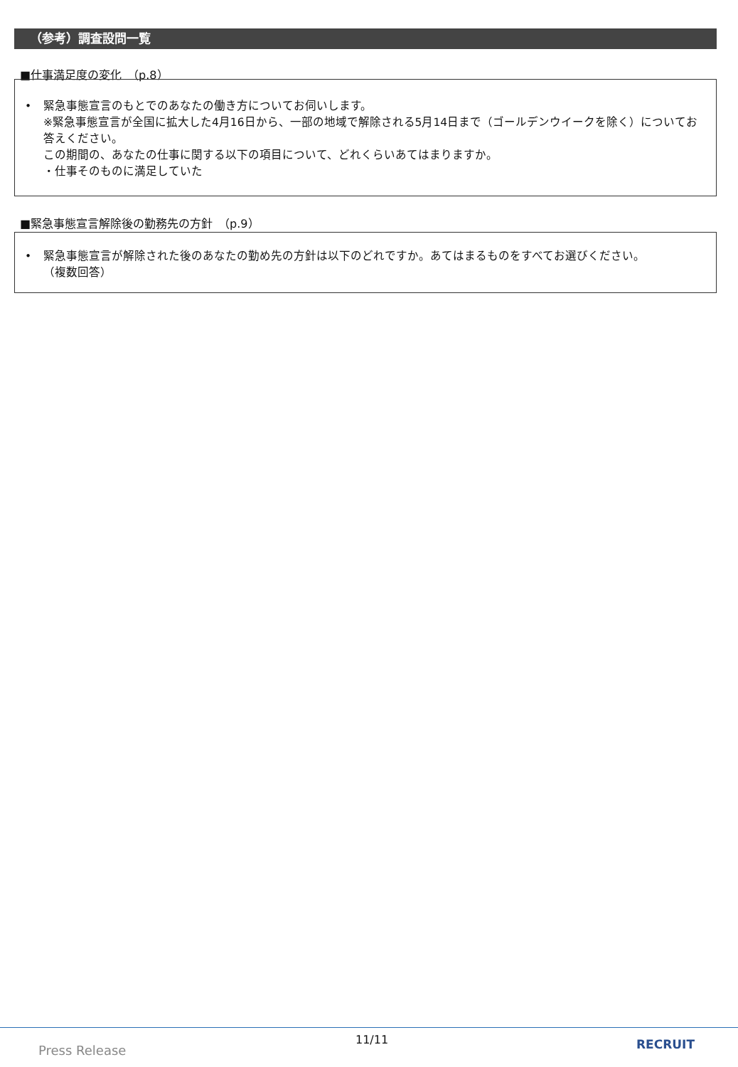（参考）調査設問一覧
■仕事満足度の変化　（p.8）
• 緊急事態宣言のもとでのあなたの働き方についてお伺いします。
※緊急事態宣言が全国に拡大した4月16日から、一部の地域で解除される5月14日まで（ゴールデンウイークを除く）についてお答えください。
この期間の、あなたの仕事に関する以下の項目について、どれくらいあてはまりますか。
・仕事そのものに満足していた
■緊急事態宣言解除後の勤務先の方針　（p.9）
• 緊急事態宣言が解除された後のあなたの勤め先の方針は以下のどれですか。あてはまるものをすべてお選びください。
（複数回答）
Press Release
11/11 RECRUIT